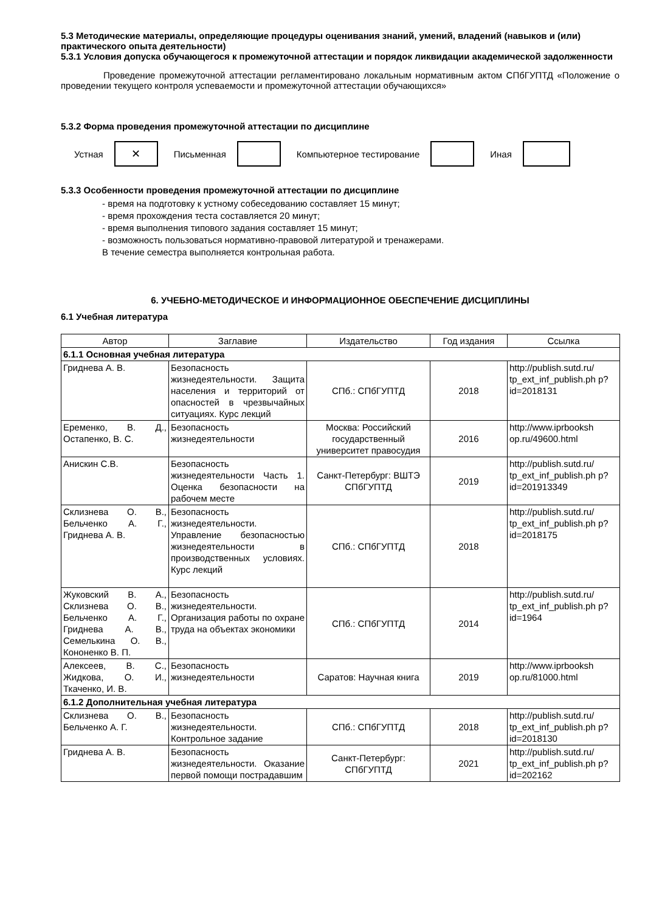5.3 Методические материалы, определяющие процедуры оценивания знаний, умений, владений (навыков и (или) практического опыта деятельности)
5.3.1 Условия допуска обучающегося к промежуточной аттестации и порядок ликвидации академической задолженности
Проведение промежуточной аттестации регламентировано локальным нормативным актом СПбГУПТД «Положение о проведении текущего контроля успеваемости и промежуточной аттестации обучающихся»
5.3.2 Форма проведения промежуточной аттестации по дисциплине
Устная
✕
Письменная Компьютерное тестирование Иная
5.3.3 Особенности проведения промежуточной аттестации по дисциплине
- время на подготовку к устному собеседованию составляет 15 минут;
- время прохождения теста составляется 20 минут;
- время выполнения типового задания составляет 15 минут;
- возможность пользоваться нормативно-правовой литературой и тренажерами.
В течение семестра выполняется контрольная работа.
6. УЧЕБНО-МЕТОДИЧЕСКОЕ И ИНФОРМАЦИОННОЕ ОБЕСПЕЧЕНИЕ ДИСЦИПЛИНЫ
6.1 Учебная литература
| Автор | Заглавие | Издательство | Год издания | Ссылка |
| --- | --- | --- | --- | --- |
| 6.1.1 Основная учебная литература | | | | |
| Гриднева А. В. | Безопасность жизнедеятельности. Защита населения и территорий от опасностей в чрезвычайных ситуациях. Курс лекций | СПб.: СПбГУПТД | 2018 | http://publish.sutd.ru/ tp_ext_inf_publish.ph p?id=2018131 |
| Еременко, В. Д., Остапенко, В. С. | Безопасность жизнедеятельности | Москва: Российский государственный университет правосудия | 2016 | http://www.iprbooksh op.ru/49600.html |
| Анискин С.В. | Безопасность жизнедеятельности Часть 1. Оценка безопасности на рабочем месте | Санкт-Петербург: ВШТЭ СПбГУПТД | 2019 | http://publish.sutd.ru/ tp_ext_inf_publish.ph p?id=201913349 |
| Склизнева О. В., Бельченко А. Г., Гриднева А. В. | Безопасность жизнедеятельности. Управление безопасностью жизнедеятельности в производственных условиях. Курс лекций | СПб.: СПбГУПТД | 2018 | http://publish.sutd.ru/ tp_ext_inf_publish.ph p?id=2018175 |
| Жуковский В. А., Склизнева О. В., Бельченко А. Г., Гриднева А. В., Семелькина О. В., Кононенко В. П. | Безопасность жизнедеятельности. Организация работы по охране труда на объектах экономики | СПб.: СПбГУПТД | 2014 | http://publish.sutd.ru/ tp_ext_inf_publish.ph p?id=1964 |
| Алексеев, В. С., Жидкова, О. И., Ткаченко, И. В. | Безопасность жизнедеятельности | Саратов: Научная книга | 2019 | http://www.iprbooksh op.ru/81000.html |
| 6.1.2 Дополнительная учебная литература | | | | |
| Склизнева О. В., Бельченко А. Г. | Безопасность жизнедеятельности. Контрольное задание | СПб.: СПбГУПТД | 2018 | http://publish.sutd.ru/ tp_ext_inf_publish.ph p?id=2018130 |
| Гриднева А. В. | Безопасность жизнедеятельности. Оказание первой помощи пострадавшим | Санкт-Петербург: СПбГУПТД | 2021 | http://publish.sutd.ru/ tp_ext_inf_publish.ph p?id=202162 |